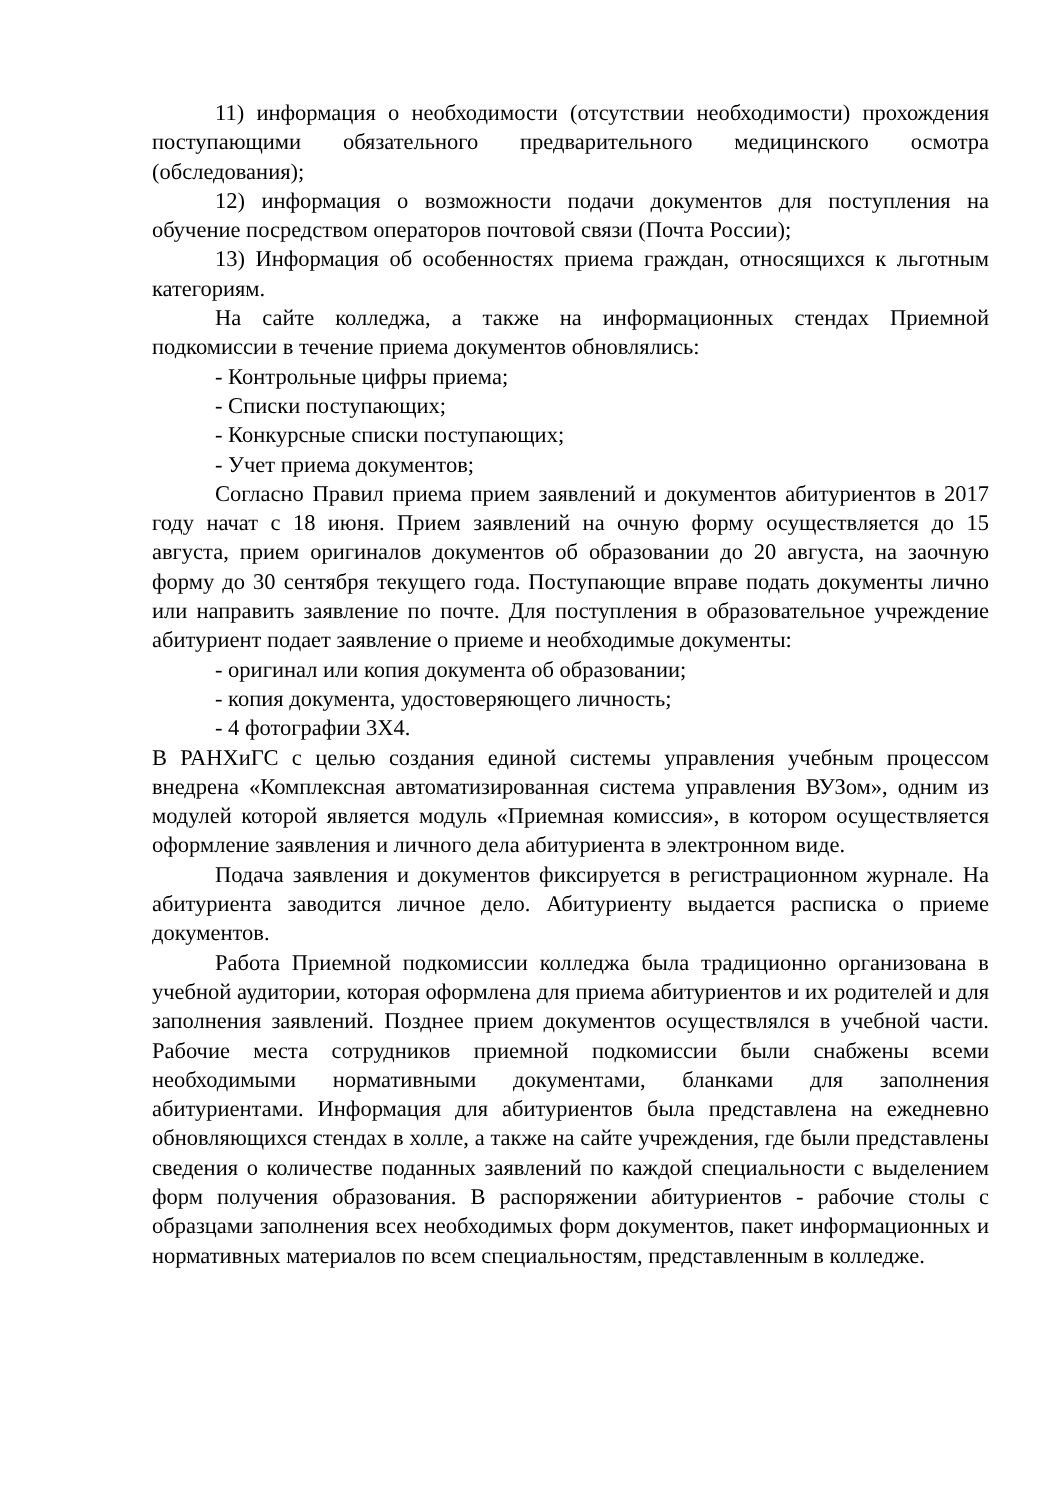11) информация о необходимости (отсутствии необходимости) прохождения поступающими обязательного предварительного медицинского осмотра (обследования);
12) информация о возможности подачи документов для поступления на обучение посредством операторов почтовой связи (Почта России);
13) Информация об особенностях приема граждан, относящихся к льготным категориям.
На сайте колледжа, а также на информационных стендах Приемной подкомиссии в течение приема документов обновлялись:
- Контрольные цифры приема;
- Списки поступающих;
- Конкурсные списки поступающих;
- Учет приема документов;
Согласно Правил приема прием заявлений и документов абитуриентов в 2017 году начат с 18 июня. Прием заявлений на очную форму осуществляется до 15 августа, прием оригиналов документов об образовании до 20 августа, на заочную форму до 30 сентября текущего года. Поступающие вправе подать документы лично или направить заявление по почте. Для поступления в образовательное учреждение абитуриент подает заявление о приеме и необходимые документы:
- оригинал или копия документа об образовании;
- копия документа, удостоверяющего личность;
- 4 фотографии 3Х4.
В РАНХиГС с целью создания единой системы управления учебным процессом внедрена «Комплексная автоматизированная система управления ВУЗом», одним из модулей которой является модуль «Приемная комиссия», в котором осуществляется оформление заявления и личного дела абитуриента в электронном виде.
Подача заявления и документов фиксируется в регистрационном журнале. На абитуриента заводится личное дело. Абитуриенту выдается расписка о приеме документов.
Работа Приемной подкомиссии колледжа была традиционно организована в учебной аудитории, которая оформлена для приема абитуриентов и их родителей и для заполнения заявлений. Позднее прием документов осуществлялся в учебной части. Рабочие места сотрудников приемной подкомиссии были снабжены всеми необходимыми нормативными документами, бланками для заполнения абитуриентами. Информация для абитуриентов была представлена на ежедневно обновляющихся стендах в холле, а также на сайте учреждения, где были представлены сведения о количестве поданных заявлений по каждой специальности с выделением форм получения образования. В распоряжении абитуриентов - рабочие столы с образцами заполнения всех необходимых форм документов, пакет информационных и нормативных материалов по всем специальностям, представленным в колледже.